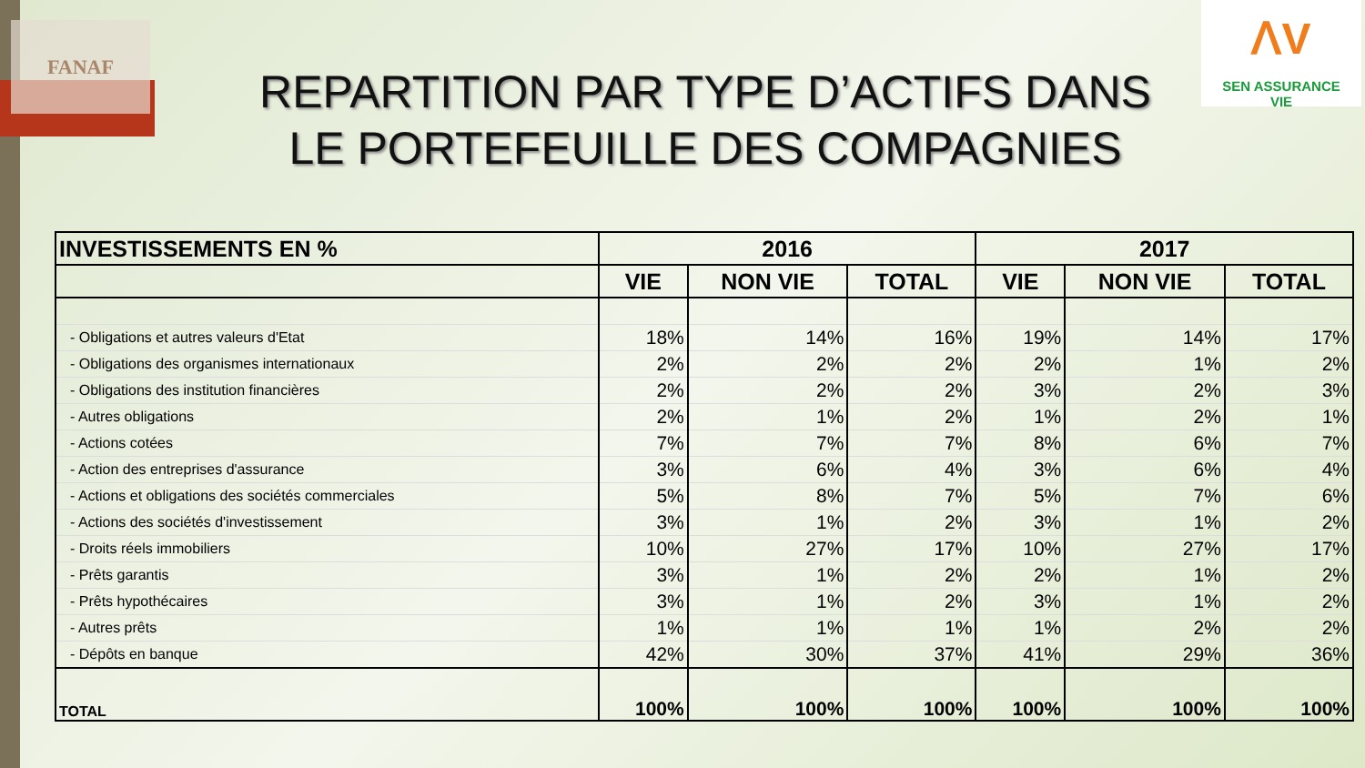FANAF
ꓥV
SEN ASSURANCE
VIE
REPARTITION PAR TYPE D’ACTIFS DANS LE PORTEFEUILLE DES COMPAGNIES
| INVESTISSEMENTS EN % | 2016 | | | 2017 | | |
| --- | --- | --- | --- | --- | --- | --- |
| | VIE | NON VIE | TOTAL | VIE | NON VIE | TOTAL |
| - Obligations et autres valeurs d'Etat | 18% | 14% | 16% | 19% | 14% | 17% |
| - Obligations des organismes internationaux | 2% | 2% | 2% | 2% | 1% | 2% |
| - Obligations des institution financières | 2% | 2% | 2% | 3% | 2% | 3% |
| - Autres obligations | 2% | 1% | 2% | 1% | 2% | 1% |
| - Actions cotées | 7% | 7% | 7% | 8% | 6% | 7% |
| - Action des entreprises d'assurance | 3% | 6% | 4% | 3% | 6% | 4% |
| - Actions et obligations des sociétés commerciales | 5% | 8% | 7% | 5% | 7% | 6% |
| - Actions des sociétés d'investissement | 3% | 1% | 2% | 3% | 1% | 2% |
| - Droits réels immobiliers | 10% | 27% | 17% | 10% | 27% | 17% |
| - Prêts garantis | 3% | 1% | 2% | 2% | 1% | 2% |
| - Prêts hypothécaires | 3% | 1% | 2% | 3% | 1% | 2% |
| - Autres prêts | 1% | 1% | 1% | 1% | 2% | 2% |
| - Dépôts en banque | 42% | 30% | 37% | 41% | 29% | 36% |
| TOTAL | 100% | 100% | 100% | 100% | 100% | 100% |